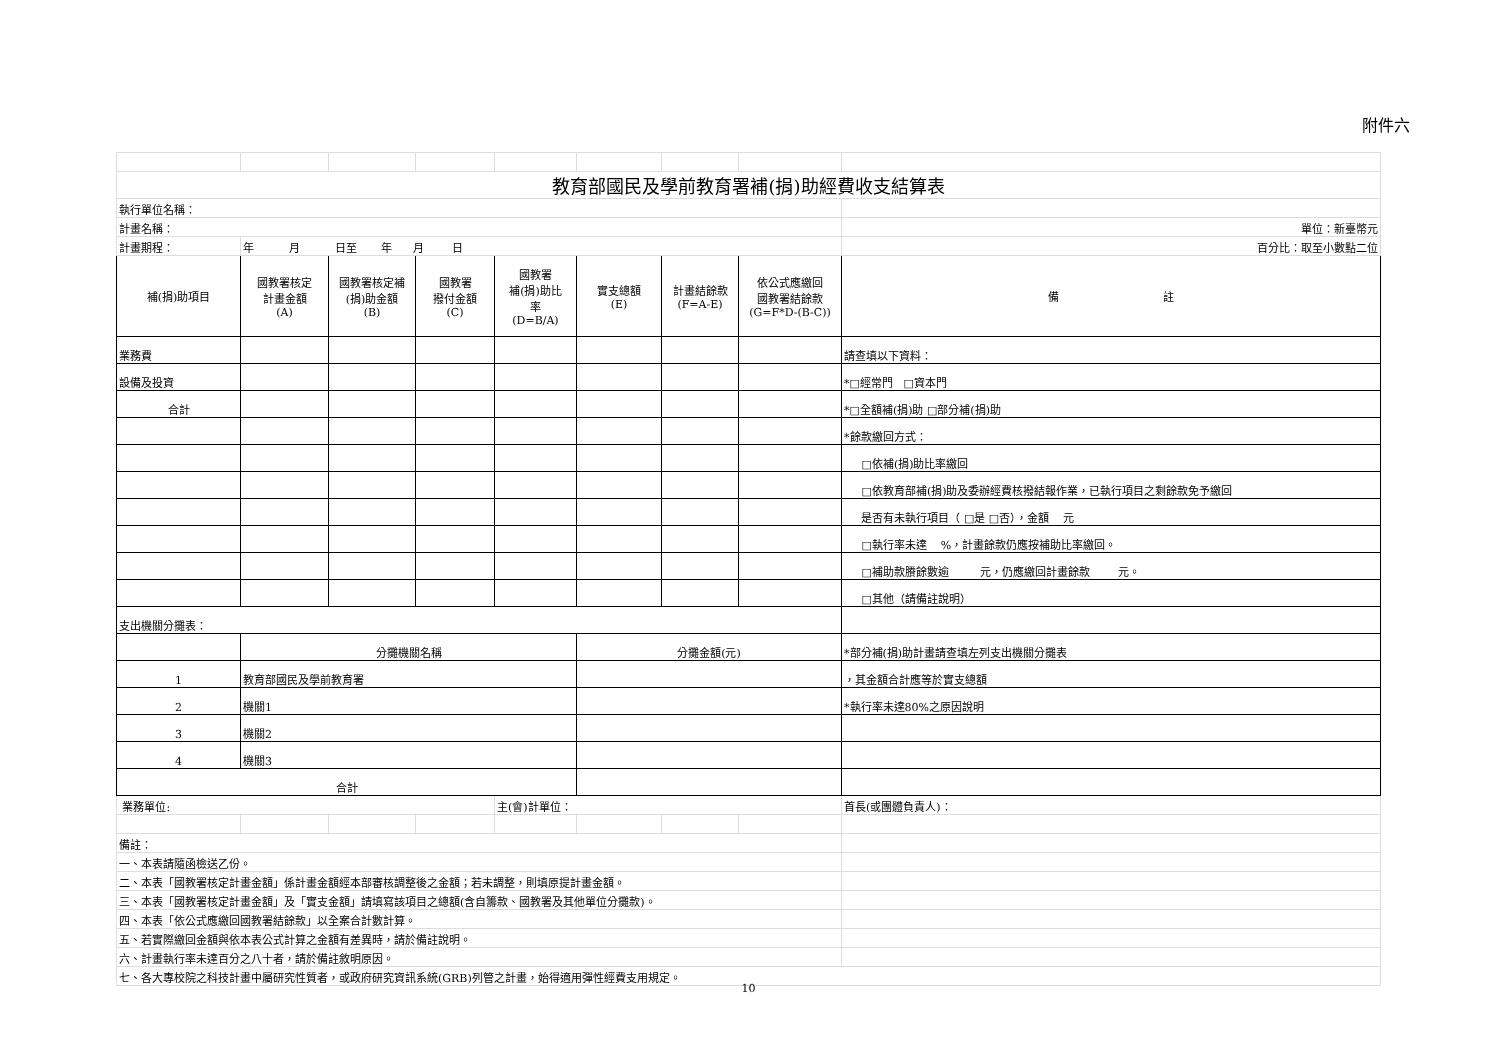附件六
| 教育部國民及學前教育署補(捐)助經費收支結算表 | | | | | | | | |
| 執行單位名稱： | | | | | | | | |
| 計畫名稱： | | | | | | | | 單位：新臺幣元 |
| 計畫期程： | 年 月 日至 年 月 日 | | | | | | | 百分比：取至小數點二位 |
| 補(捐)助項目 | 國教署核定 計畫金額 (A) | 國教署核定補 (捐)助金額 (B) | 國教署 撥付金額 (C) | 國教署 補(捐)助比 率 (D=B/A) | 實支總額 (E) | 計畫結餘款 (F=A-E) | 依公式應繳回 國教署結餘款 (G=F*D-(B-C)) | 備 註 |
| 業務費 | | | | | | | | 請查填以下資料： |
| 設備及投資 | | | | | | | | *□經常門 □資本門 |
| 合計 | | | | | | | | *□全額補(捐)助 □部分補(捐)助 |
| | | | | | | | | *餘款繳回方式： |
| | | | | | | | | □依補(捐)助比率繳回 |
| | | | | | | | | □依教育部補(捐)助及委辦經費核撥結報作業，已執行項目之剩餘款免予繳回 |
| | | | | | | | | 是否有未執行項目（ □是 □否），金額 元 |
| | | | | | | | | □執行率未達 %，計畫餘款仍應按補助比率繳回。 |
| | | | | | | | | □補助款賸餘數逾 元，仍應繳回計畫餘款 元。 |
| | | | | | | | | □其他（請備註說明） |
| 支出機關分攤表： | | | | | | | | |
| | 分攤機關名稱 | | | | 分攤金額(元) | | | *部分補(捐)助計畫請查填左列支出機關分攤表 |
| 1 | 教育部國民及學前教育署 | | | | | | | ，其金額合計應等於實支總額 |
| 2 | 機關1 | | | | | | | *執行率未達80%之原因說明 |
| 3 | 機關2 | | | | | | | |
| 4 | 機關3 | | | | | | | |
| 合計 | | | | | | | | |
| 業務單位: | | | | 主(會)計單位： | | | | 首長(或團體負責人)： |
| 備註： | | | | | | | | |
| 一、本表請隨函檢送乙份。 | | | | | | | | |
| 二、本表「國教署核定計畫金額」係計畫金額經本部審核調整後之金額；若未調整，則填原提計畫金額。 | | | | | | | | |
| 三、本表「國教署核定計畫金額」及「實支金額」請填寫該項目之總額(含自籌款、國教署及其他單位分攤款)。 | | | | | | | | |
| 四、本表「依公式應繳回國教署結餘款」以全案合計數計算。 | | | | | | | | |
| 五、若實際繳回金額與依本表公式計算之金額有差異時，請於備註說明。 | | | | | | | | |
| 六、計畫執行率未達百分之八十者，請於備註敘明原因。 | | | | | | | | |
| 七、各大專校院之科技計畫中屬研究性質者，或政府研究資訊系統(GRB)列管之計畫，始得適用彈性經費支用規定。 | | | | | | | | |
10